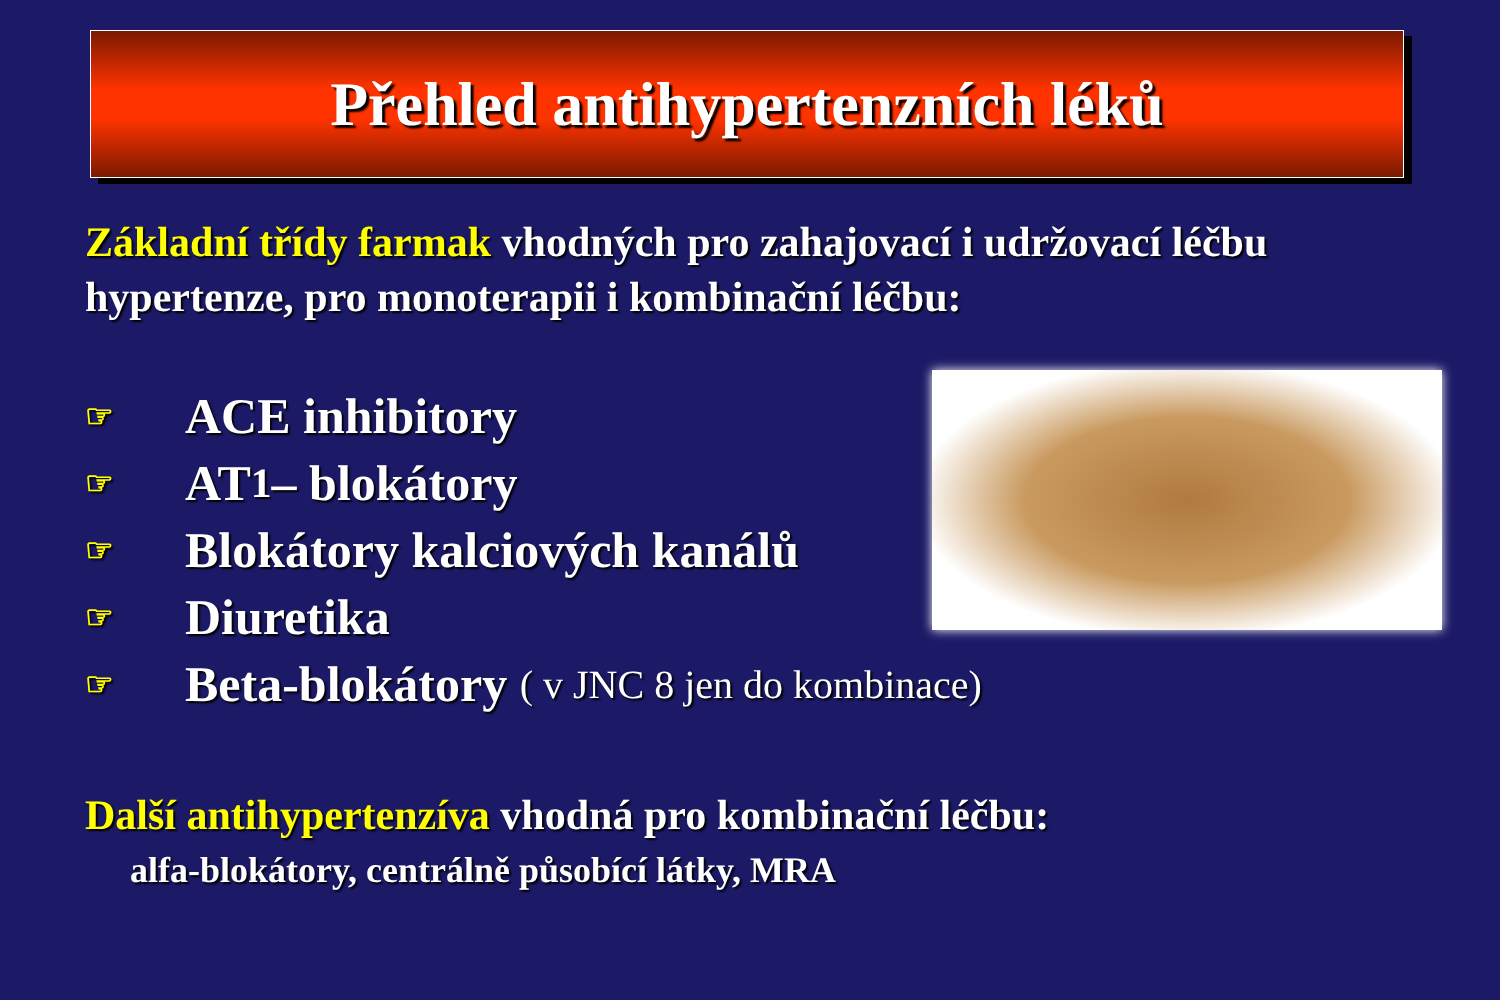Přehled antihypertenzních léků
Základní třídy farmak vhodných pro zahajovací i udržovací léčbu hypertenze, pro monoterapii i kombinační léčbu:
☞ ACE inhibitory
☞ AT<sub>1</sub> – blokátory
☞ Blokátory kalciových kanálů
☞ Diuretika
☞ Beta-blokátory ( v JNC 8 jen do kombinace)
Další antihypertenzíva vhodná pro kombinační léčbu:
alfa-blokátory, centrálně působící látky, MRA